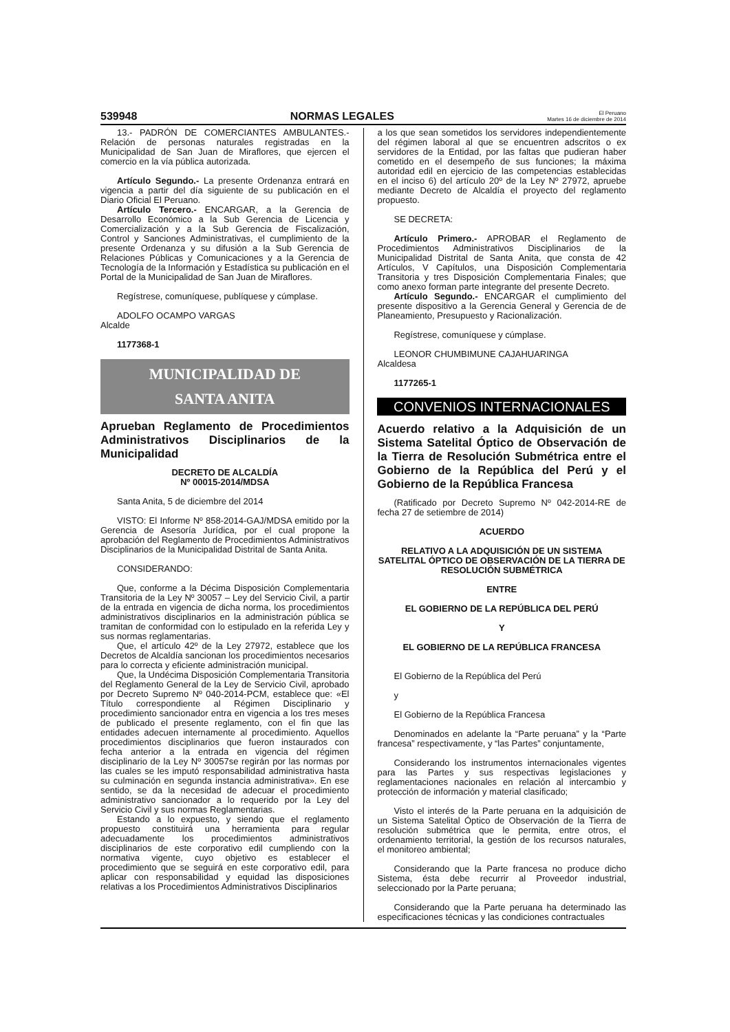539948 NORMAS LEGALES El Peruano
Martes 16 de diciembre de 2014
13.- PADRÓN DE COMERCIANTES AMBULANTES.- Relación de personas naturales registradas en la Municipalidad de San Juan de Miraflores, que ejercen el comercio en la vía pública autorizada.
Artículo Segundo.- La presente Ordenanza entrará en vigencia a partir del día siguiente de su publicación en el Diario Oficial El Peruano.
Artículo Tercero.- ENCARGAR, a la Gerencia de Desarrollo Económico a la Sub Gerencia de Licencia y Comercialización y a la Sub Gerencia de Fiscalización, Control y Sanciones Administrativas, el cumplimiento de la presente Ordenanza y su difusión a la Sub Gerencia de Relaciones Públicas y Comunicaciones y a la Gerencia de Tecnología de la Información y Estadística su publicación en el Portal de la Municipalidad de San Juan de Miraflores.
Regístrese, comuníquese, publíquese y cúmplase.
ADOLFO OCAMPO VARGAS
Alcalde
1177368-1
MUNICIPALIDAD DE
SANTA ANITA
Aprueban Reglamento de Procedimientos Administrativos Disciplinarios de la Municipalidad
DECRETO DE ALCALDÍA
Nº 00015-2014/MDSA
Santa Anita, 5 de diciembre del 2014
VISTO: El Informe Nº 858-2014-GAJ/MDSA emitido por la Gerencia de Asesoría Jurídica, por el cual propone la aprobación del Reglamento de Procedimientos Administrativos Disciplinarios de la Municipalidad Distrital de Santa Anita.
CONSIDERANDO:
Que, conforme a la Décima Disposición Complementaria Transitoria de la Ley Nº 30057 – Ley del Servicio Civil, a partir de la entrada en vigencia de dicha norma, los procedimientos administrativos disciplinarios en la administración pública se tramitan de conformidad con lo estipulado en la referida Ley y sus normas reglamentarias.
Que, el artículo 42º de la Ley 27972, establece que los Decretos de Alcaldía sancionan los procedimientos necesarios para lo correcta y eficiente administración municipal.
Que, la Undécima Disposición Complementaria Transitoria del Reglamento General de la Ley de Servicio Civil, aprobado por Decreto Supremo Nº 040-2014-PCM, establece que: «El Título correspondiente al Régimen Disciplinario y procedimiento sancionador entra en vigencia a los tres meses de publicado el presente reglamento, con el fin que las entidades adecuen internamente al procedimiento. Aquellos procedimientos disciplinarios que fueron instaurados con fecha anterior a la entrada en vigencia del régimen disciplinario de la Ley Nº 30057se regirán por las normas por las cuales se les imputó responsabilidad administrativa hasta su culminación en segunda instancia administrativa». En ese sentido, se da la necesidad de adecuar el procedimiento administrativo sancionador a lo requerido por la Ley del Servicio Civil y sus normas Reglamentarias.
Estando a lo expuesto, y siendo que el reglamento propuesto constituirá una herramienta para regular adecuadamente los procedimientos administrativos disciplinarios de este corporativo edil cumpliendo con la normativa vigente, cuyo objetivo es establecer el procedimiento que se seguirá en este corporativo edil, para aplicar con responsabilidad y equidad las disposiciones relativas a los Procedimientos Administrativos Disciplinarios
a los que sean sometidos los servidores independientemente del régimen laboral al que se encuentren adscritos o ex servidores de la Entidad, por las faltas que pudieran haber cometido en el desempeño de sus funciones; la máxima autoridad edil en ejercicio de las competencias establecidas en el inciso 6) del artículo 20º de la Ley Nº 27972, apruebe mediante Decreto de Alcaldía el proyecto del reglamento propuesto.
SE DECRETA:
Artículo Primero.- APROBAR el Reglamento de Procedimientos Administrativos Disciplinarios de la Municipalidad Distrital de Santa Anita, que consta de 42 Artículos, V Capítulos, una Disposición Complementaria Transitoria y tres Disposición Complementaria Finales; que como anexo forman parte integrante del presente Decreto.
Artículo Segundo.- ENCARGAR el cumplimiento del presente dispositivo a la Gerencia General y Gerencia de de Planeamiento, Presupuesto y Racionalización.
Regístrese, comuníquese y cúmplase.
LEONOR CHUMBIMUNE CAJAHUARINGA
Alcaldesa
1177265-1
CONVENIOS INTERNACIONALES
Acuerdo relativo a la Adquisición de un Sistema Satelital Óptico de Observación de la Tierra de Resolución Submétrica entre el Gobierno de la República del Perú y el Gobierno de la República Francesa
(Ratificado por Decreto Supremo Nº 042-2014-RE de fecha 27 de setiembre de 2014)
ACUERDO
RELATIVO A LA ADQUISICIÓN DE UN SISTEMA SATELITAL ÓPTICO DE OBSERVACIÓN DE LA TIERRA DE RESOLUCIÓN SUBMÉTRICA
ENTRE
EL GOBIERNO DE LA REPÚBLICA DEL PERÚ
Y
EL GOBIERNO DE LA REPÚBLICA FRANCESA
El Gobierno de la República del Perú
y
El Gobierno de la República Francesa
Denominados en adelante la “Parte peruana” y la “Parte francesa” respectivamente, y “las Partes” conjuntamente,
Considerando los instrumentos internacionales vigentes para las Partes y sus respectivas legislaciones y reglamentaciones nacionales en relación al intercambio y protección de información y material clasificado;
Visto el interés de la Parte peruana en la adquisición de un Sistema Satelital Óptico de Observación de la Tierra de resolución submétrica que le permita, entre otros, el ordenamiento territorial, la gestión de los recursos naturales, el monitoreo ambiental;
Considerando que la Parte francesa no produce dicho Sistema, ésta debe recurrir al Proveedor industrial, seleccionado por la Parte peruana;
Considerando que la Parte peruana ha determinado las especificaciones técnicas y las condiciones contractuales